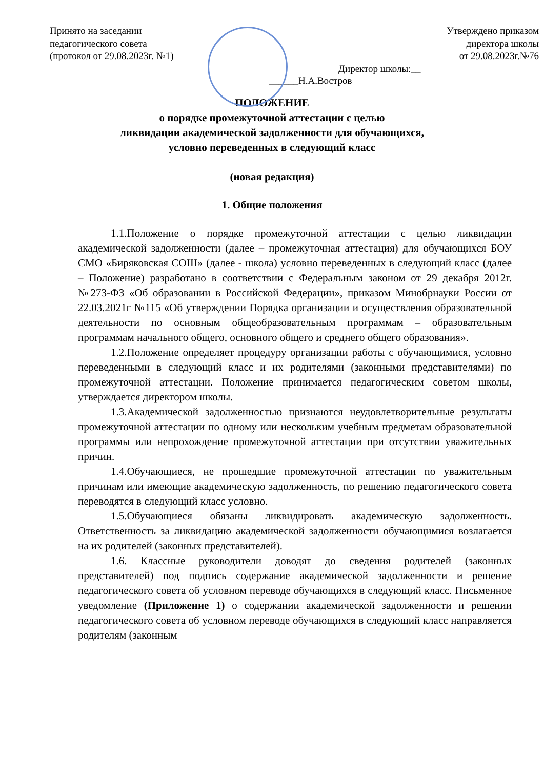Принято на заседании
педагогического совета
(протокол от 29.08.2023г. №1)
Утверждено приказом
директора школы
от 29.08.2023г.№76
Директор школы:__
______Н.А.Востров
ПОЛОЖЕНИЕ
о порядке промежуточной аттестации с целью
ликвидации академической задолженности для обучающихся,
условно переведенных в следующий класс
(новая редакция)
1. Общие положения
1.1.Положение о порядке промежуточной аттестации с целью ликвидации академической задолженности (далее – промежуточная аттестация) для обучающихся БОУ СМО «Биряковская СОШ» (далее - школа) условно переведенных в следующий класс (далее – Положение) разработано в соответствии с Федеральным законом от 29 декабря 2012г. №273-ФЗ «Об образовании в Российской Федерации», приказом Минобрнауки России от 22.03.2021г №115 «Об утверждении Порядка организации и осуществления образовательной деятельности по основным общеобразовательным программам – образовательным программам начального общего, основного общего и среднего общего образования».
1.2.Положение определяет процедуру организации работы с обучающимися, условно переведенными в следующий класс и их родителями (законными представителями) по промежуточной аттестации. Положение принимается педагогическим советом школы, утверждается директором школы.
1.3.Академической задолженностью признаются неудовлетворительные результаты промежуточной аттестации по одному или нескольким учебным предметам образовательной программы или непрохождение промежуточной аттестации при отсутствии уважительных причин.
1.4.Обучающиеся, не прошедшие промежуточной аттестации по уважительным причинам или имеющие академическую задолженность, по решению педагогического совета переводятся в следующий класс условно.
1.5.Обучающиеся обязаны ликвидировать академическую задолженность. Ответственность за ликвидацию академической задолженности обучающимися возлагается на их родителей (законных представителей).
1.6. Классные руководители доводят до сведения родителей (законных представителей) под подпись содержание академической задолженности и решение педагогического совета об условном переводе обучающихся в следующий класс. Письменное уведомление (Приложение 1) о содержании академической задолженности и решении педагогического совета об условном переводе обучающихся в следующий класс направляется родителям (законным